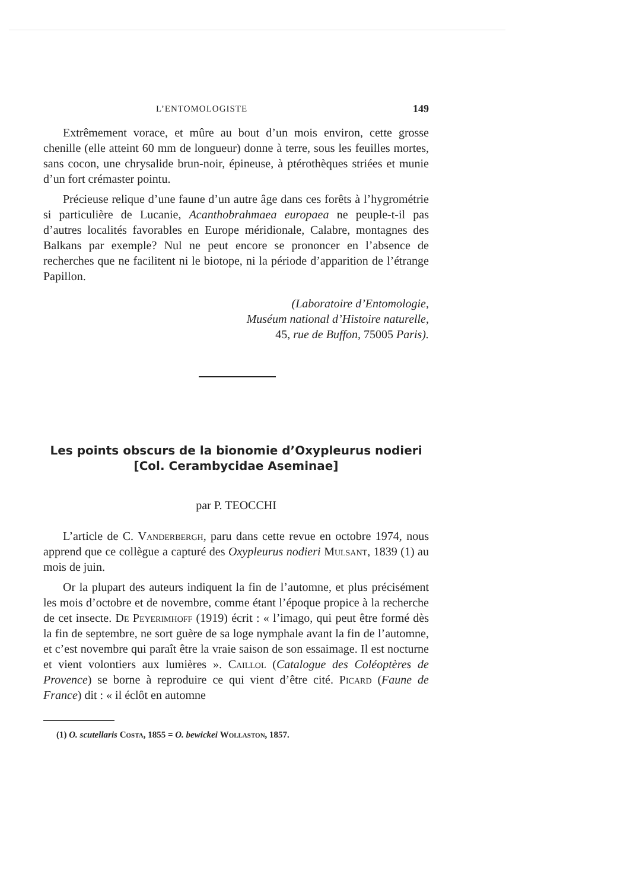L’ENTOMOLOGISTE 149
Extrêmement vorace, et mûre au bout d’un mois environ, cette grosse chenille (elle atteint 60 mm de longueur) donne à terre, sous les feuilles mortes, sans cocon, une chrysalide brun-noir, épineuse, à ptérothèques striées et munie d’un fort crémaster pointu.
Précieuse relique d’une faune d’un autre âge dans ces forêts à l’hygrométrie si particulière de Lucanie, Acanthobrahmaea europaea ne peuple-t-il pas d’autres localités favorables en Europe méridionale, Calabre, montagnes des Balkans par exemple? Nul ne peut encore se prononcer en l’absence de recherches que ne facilitent ni le biotope, ni la période d’apparition de l’étrange Papillon.
(Laboratoire d’Entomologie,
Muséum national d’Histoire naturelle,
45, rue de Buffon, 75005 Paris).
Les points obscurs de la bionomie d’Oxypleurus nodieri
[Col. Cerambycidae Aseminae]
par P. TEOCCHI
L’article de C. Vanderbergh, paru dans cette revue en octobre 1974, nous apprend que ce collègue a capturé des Oxypleurus nodieri Mulsant, 1839 (1) au mois de juin.
Or la plupart des auteurs indiquent la fin de l’automne, et plus précisément les mois d’octobre et de novembre, comme étant l’époque propice à la recherche de cet insecte. De Peyerimhoff (1919) écrit : « l’imago, qui peut être formé dès la fin de septembre, ne sort guère de sa loge nymphale avant la fin de l’automne, et c’est novembre qui paraît être la vraie saison de son essaimage. Il est nocturne et vient volontiers aux lumières ». Caillol (Catalogue des Coléoptères de Provence) se borne à reproduire ce qui vient d’être cité. Picard (Faune de France) dit : « il éclôt en automne
(1) O. scutellaris Costa, 1855 = O. bewickei Wollaston, 1857.